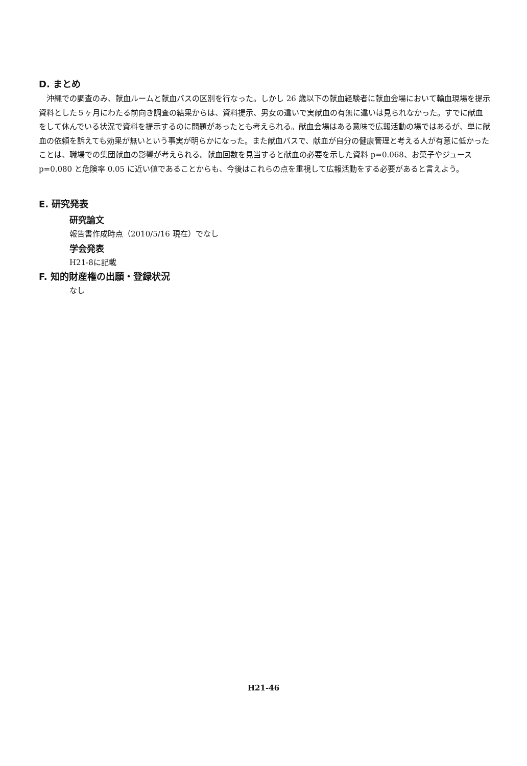D. まとめ
沖縄での調査のみ、献血ルームと献血バスの区別を行なった。しかし 26 歳以下の献血経験者に献血会場において輸血現場を提示資料とした５ヶ月にわたる前向き調査の結果からは、資料提示、男女の違いで実献血の有無に違いは見られなかった。すでに献血をして休んでいる状況で資料を提示するのに問題があったとも考えられる。献血会場はある意味で広報活動の場ではあるが、単に献血の依頼を訴えても効果が無いという事実が明らかになった。また献血バスで、献血が自分の健康管理と考える人が有意に低かったことは、職場での集団献血の影響が考えられる。献血回数を見当すると献血の必要を示した資料 p=0.068、お菓子やジュース p=0.080 と危険率 0.05 に近い値であることからも、今後はこれらの点を重視して広報活動をする必要があると言えよう。
E. 研究発表
研究論文
報告書作成時点（2010/5/16 現在）でなし
学会発表
H21-8に記載
F. 知的財産権の出願・登録状況
なし
H21-46